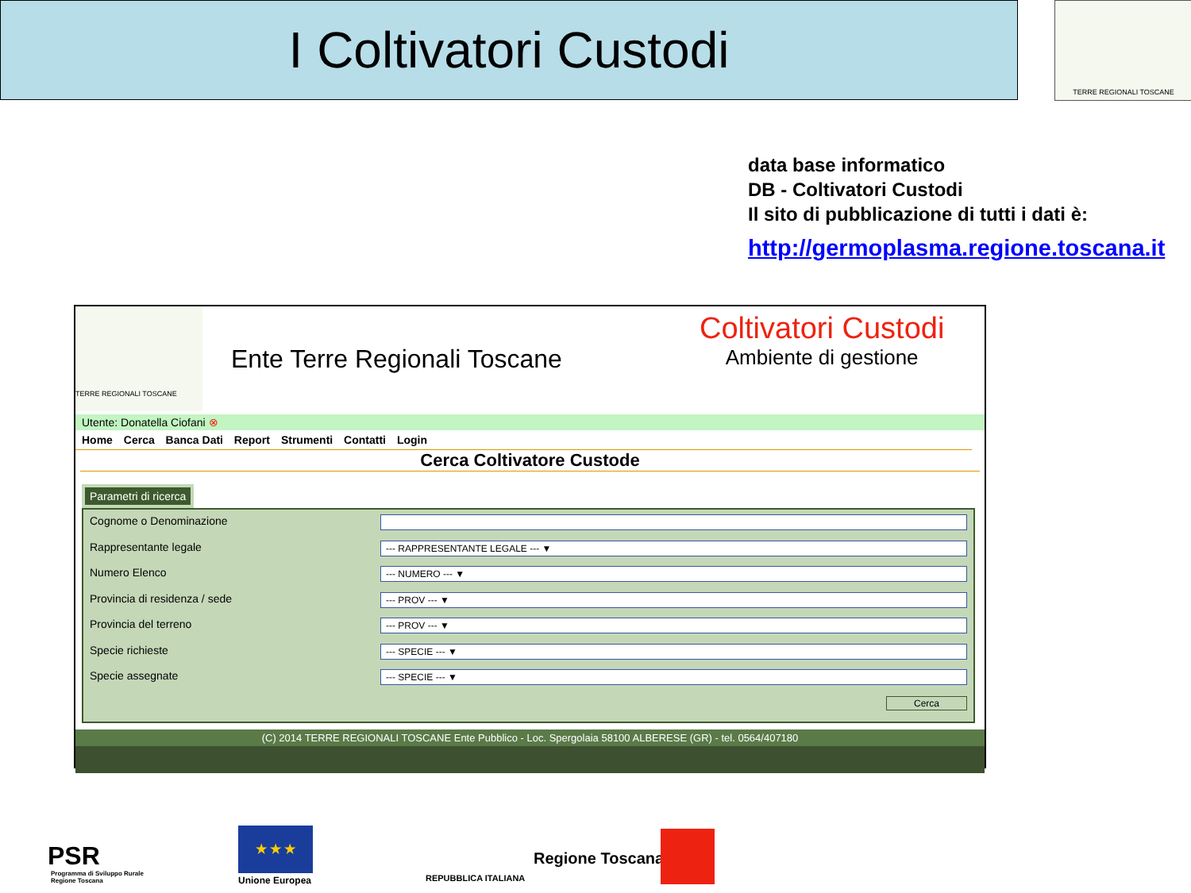I Coltivatori Custodi TERRE REGIONALI TOSCANE
data base informatico
DB - Coltivatori Custodi
Il sito di pubblicazione di tutti i dati è:
http://germoplasma.regione.toscana.it
TERRE REGIONALI TOSCANE
Ente Terre Regionali Toscane
Coltivatori Custodi
Ambiente di gestione
Utente: Donatella Ciofani ⊗
Home Cerca Banca Dati Report Strumenti Contatti Login
Cerca Coltivatore Custode
Parametri di ricerca
Cognome o Denominazione
Rappresentante legale
--- RAPPRESENTANTE LEGALE --- ▼
Numero Elenco
--- NUMERO --- ▼
Provincia di residenza / sede
--- PROV --- ▼
Provincia del terreno
--- PROV --- ▼
Specie richieste
--- SPECIE --- ▼
Specie assegnate
--- SPECIE --- ▼
Cerca
(C) 2014 TERRE REGIONALI TOSCANE Ente Pubblico - Loc. Spergolaia 58100 ALBERESE (GR) - tel. 0564/407180
PSR
Programma di Sviluppo Rurale
Regione Toscana
★ ★ ★
Unione Europea REPUBBLICA ITALIANA
Regione Toscana